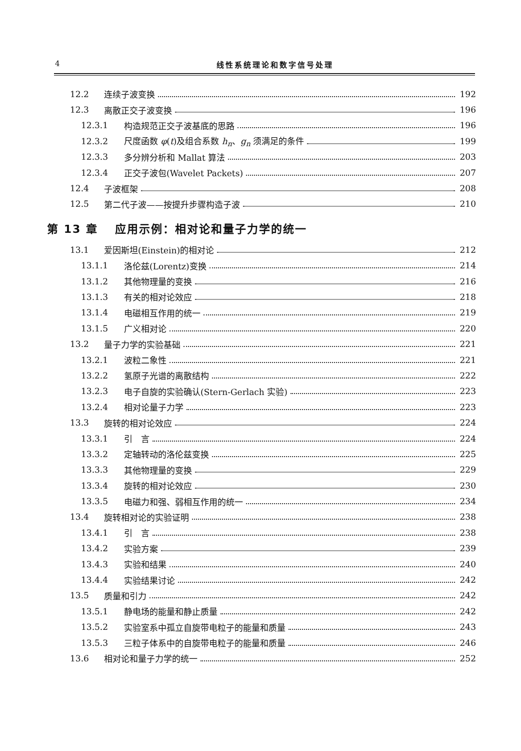4 线性系统理论和数字信号处理
12.2 连续子波变换 192
12.3 离散正交子波变换 196
12.3.1 构造规范正交子波基底的思路 196
12.3.2 尺度函数 φ(t)及组合系数 h<sub>n</sub>、g<sub>n</sub> 须满足的条件 199
12.3.3 多分辨分析和 Mallat 算法 203
12.3.4 正交子波包(Wavelet Packets) 207
12.4 子波框架 208
12.5 第二代子波——按提升步骤构造子波 210
第 13 章　 应用示例：相对论和量子力学的统一
13.1 爱因斯坦(Einstein)的相对论 212
13.1.1 洛伦兹(Lorentz)变换 214
13.1.2 其他物理量的变换 216
13.1.3 有关的相对论效应 218
13.1.4 电磁相互作用的统一 219
13.1.5 广义相对论 220
13.2 量子力学的实验基础 221
13.2.1 波粒二象性 221
13.2.2 氢原子光谱的离散结构 222
13.2.3 电子自旋的实验确认(Stern-Gerlach 实验) 223
13.2.4 相对论量子力学 223
13.3 旋转的相对论效应 224
13.3.1 引　言 224
13.3.2 定轴转动的洛伦兹变换 225
13.3.3 其他物理量的变换 229
13.3.4 旋转的相对论效应 230
13.3.5 电磁力和强、弱相互作用的统一 234
13.4 旋转相对论的实验证明 238
13.4.1 引　言 238
13.4.2 实验方案 239
13.4.3 实验和结果 240
13.4.4 实验结果讨论 242
13.5 质量和引力 242
13.5.1 静电场的能量和静止质量 242
13.5.2 实验室系中孤立自旋带电粒子的能量和质量 243
13.5.3 三粒子体系中的自旋带电粒子的能量和质量 246
13.6 相对论和量子力学的统一 252